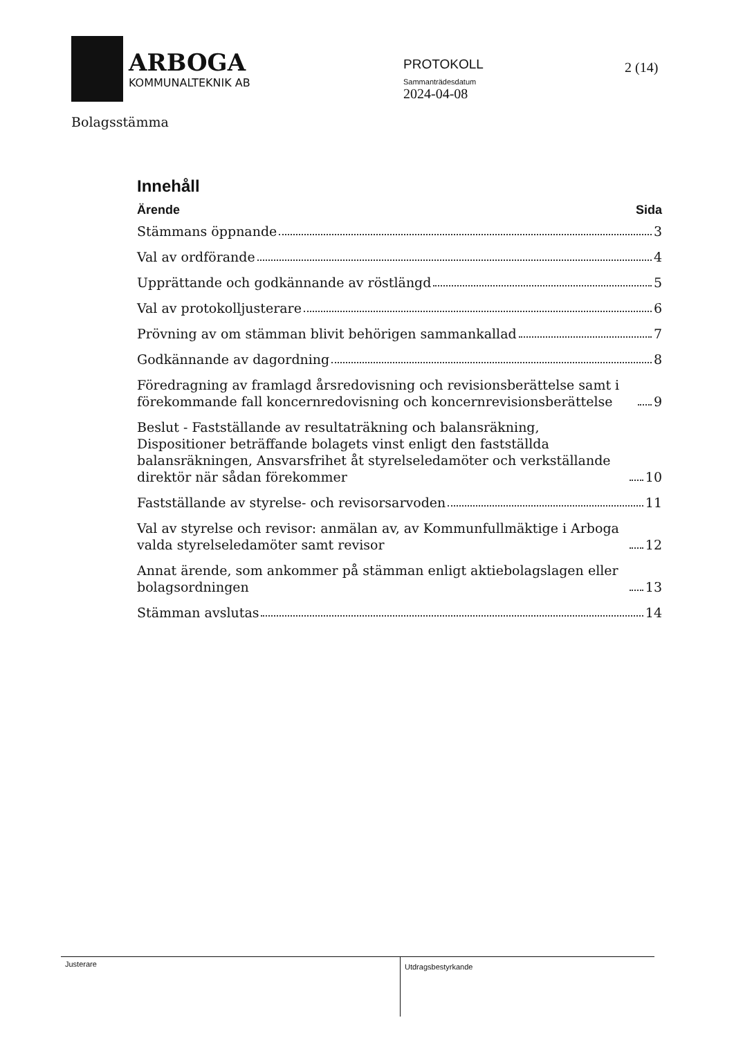ARBOGA
KOMMUNALTEKNIK AB
PROTOKOLL
Sammanträdesdatum
2024-04-08
2 (14)
Bolagsstämma
Innehåll
Ärende Sida
Stämmans öppnande 3
Val av ordförande 4
Upprättande och godkännande av röstlängd 5
Val av protokolljusterare 6
Prövning av om stämman blivit behörigen sammankallad 7
Godkännande av dagordning 8
Föredragning av framlagd årsredovisning och revisionsberättelse samt i förekommande fall koncernredovisning och koncernrevisionsberättelse 9
Beslut - Fastställande av resultaträkning och balansräkning, Dispositioner beträffande bolagets vinst enligt den fastställda balansräkningen, Ansvarsfrihet åt styrelseledamöter och verkställande direktör när sådan förekommer 10
Fastställande av styrelse- och revisorsarvoden 11
Val av styrelse och revisor: anmälan av, av Kommunfullmäktige i Arboga valda styrelseledamöter samt revisor 12
Annat ärende, som ankommer på stämman enligt aktiebolagslagen eller bolagsordningen 13
Stämman avslutas 14
Justerare
Utdragsbestyrkande